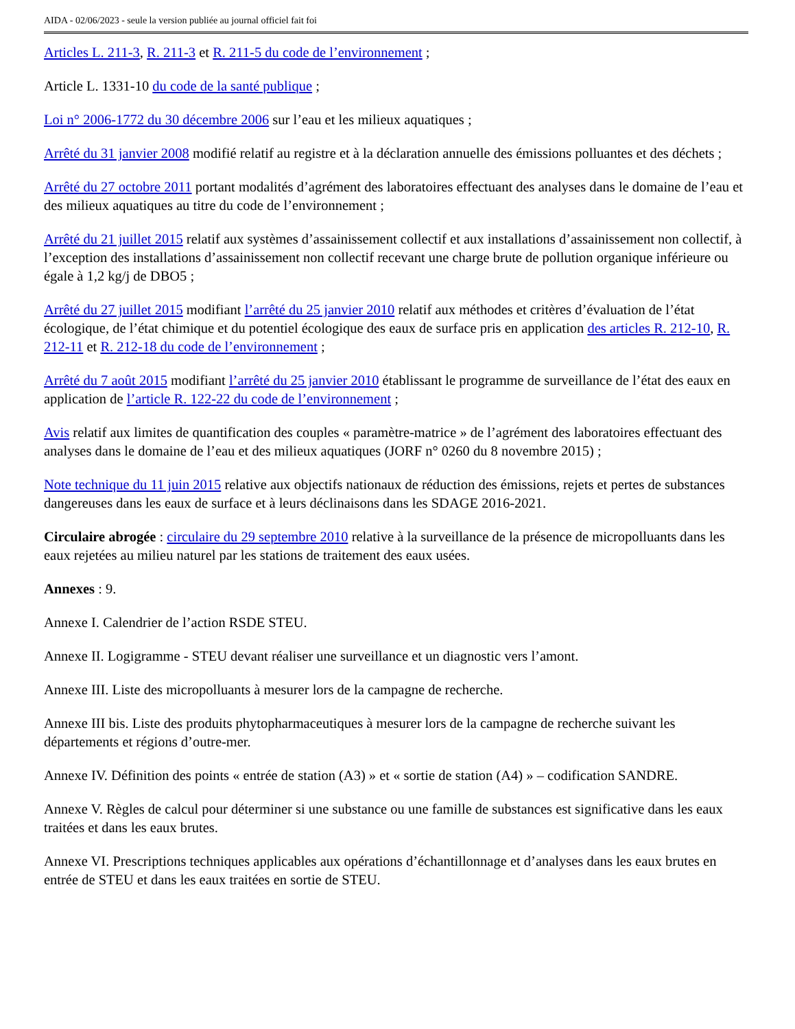AIDA - 02/06/2023 - seule la version publiée au journal officiel fait foi
Articles L. 211-3, R. 211-3 et R. 211-5 du code de l’environnement ;
Article L. 1331-10 du code de la santé publique ;
Loi n° 2006-1772 du 30 décembre 2006 sur l’eau et les milieux aquatiques ;
Arrêté du 31 janvier 2008 modifié relatif au registre et à la déclaration annuelle des émissions polluantes et des déchets ;
Arrêté du 27 octobre 2011 portant modalités d’agrément des laboratoires effectuant des analyses dans le domaine de l’eau et des milieux aquatiques au titre du code de l’environnement ;
Arrêté du 21 juillet 2015 relatif aux systèmes d’assainissement collectif et aux installations d’assainissement non collectif, à l’exception des installations d’assainissement non collectif recevant une charge brute de pollution organique inférieure ou égale à 1,2 kg/j de DBO5 ;
Arrêté du 27 juillet 2015 modifiant l’arrêté du 25 janvier 2010 relatif aux méthodes et critères d’évaluation de l’état écologique, de l’état chimique et du potentiel écologique des eaux de surface pris en application des articles R. 212-10, R. 212-11 et R. 212-18 du code de l’environnement ;
Arrêté du 7 août 2015 modifiant l’arrêté du 25 janvier 2010 établissant le programme de surveillance de l’état des eaux en application de l’article R. 122-22 du code de l’environnement ;
Avis relatif aux limites de quantification des couples « paramètre-matrice » de l’agrément des laboratoires effectuant des analyses dans le domaine de l’eau et des milieux aquatiques (JORF n° 0260 du 8 novembre 2015) ;
Note technique du 11 juin 2015 relative aux objectifs nationaux de réduction des émissions, rejets et pertes de substances dangereuses dans les eaux de surface et à leurs déclinaisons dans les SDAGE 2016-2021.
Circulaire abrogée : circulaire du 29 septembre 2010 relative à la surveillance de la présence de micropolluants dans les eaux rejetées au milieu naturel par les stations de traitement des eaux usées.
Annexes : 9.
Annexe I. Calendrier de l’action RSDE STEU.
Annexe II. Logigramme - STEU devant réaliser une surveillance et un diagnostic vers l’amont.
Annexe III. Liste des micropolluants à mesurer lors de la campagne de recherche.
Annexe III bis. Liste des produits phytopharmaceutiques à mesurer lors de la campagne de recherche suivant les départements et régions d’outre-mer.
Annexe IV. Définition des points « entrée de station (A3) » et « sortie de station (A4) » – codification SANDRE.
Annexe V. Règles de calcul pour déterminer si une substance ou une famille de substances est significative dans les eaux traitées et dans les eaux brutes.
Annexe VI. Prescriptions techniques applicables aux opérations d’échantillonnage et d’analyses dans les eaux brutes en entrée de STEU et dans les eaux traitées en sortie de STEU.